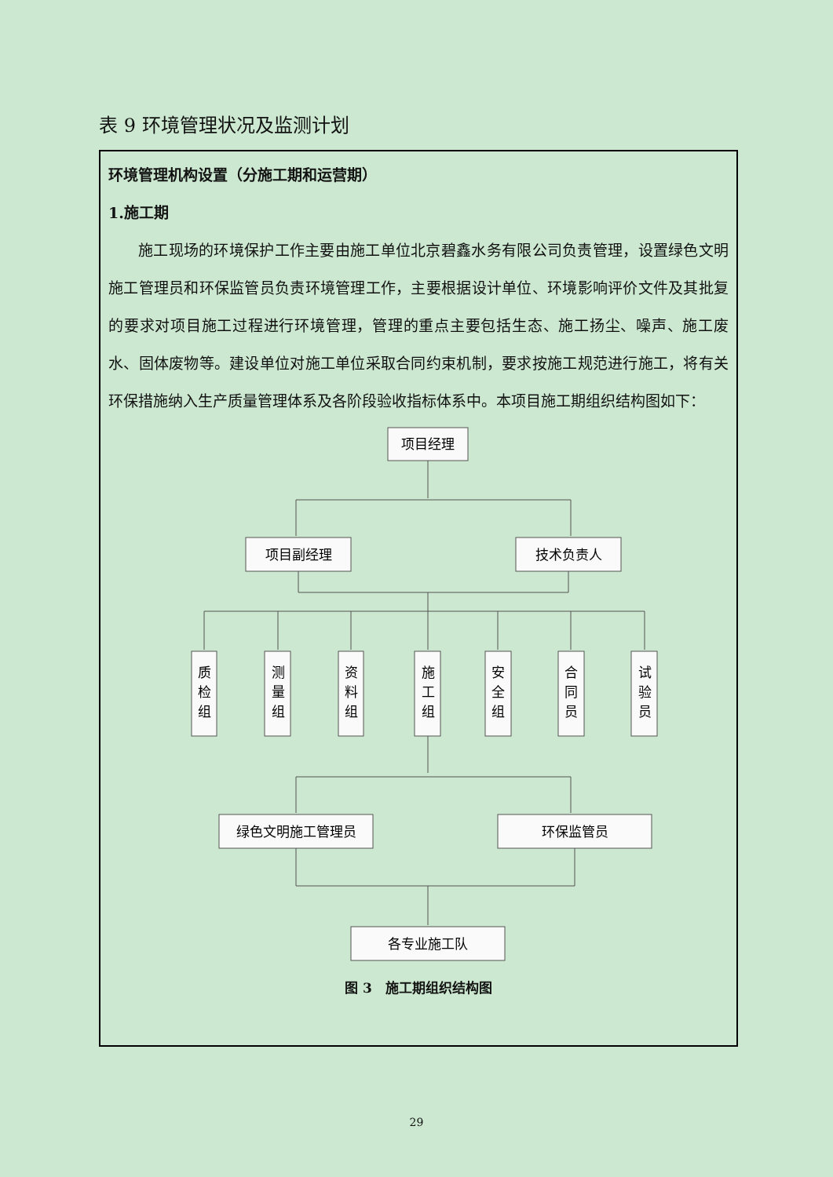表 9 环境管理状况及监测计划
| 环境管理机构设置（分施工期和运营期） 1.施工期 施工现场的环境保护工作主要由施工单位北京碧鑫水务有限公司负责管理，设置绿色文明施工管理员和环保监管员负责环境管理工作，主要根据设计单位、环境影响评价文件及其批复的要求对项目施工过程进行环境管理，管理的重点主要包括生态、施工扬尘、噪声、施工废水、固体废物等。建设单位对施工单位采取合同约束机制，要求按施工规范进行施工，将有关环保措施纳入生产质量管理体系及各阶段验收指标体系中。本项目施工期组织结构图如下： 项目经理 项目副经理 技术负责人 质 检 组 测 量 组 资 料 组 施 工 组 安 全 组 合 同 员 试 验 员 绿色文明施工管理员 环保监管员 各专业施工队 图 3 施工期组织结构图 |
29